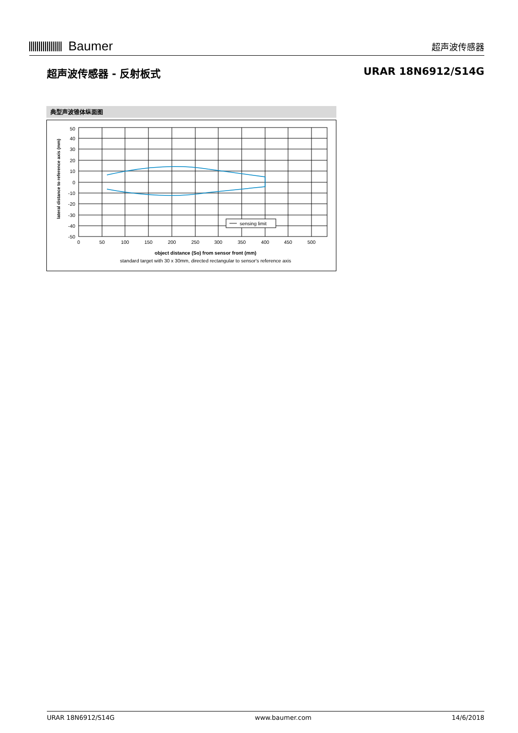Baumer
超声波传感器
超声波传感器 - 反射板式 URAR 18N6912/S14G
典型声波锥体纵面图
sensing limit
50
40
30
20
10
0
-10
-20
-30
-40
-50
0
50
100
150
200
250
300
350
400
450
500
object distance (So) from sensor front (mm)
standard target with 30 x 30mm, directed rectangular to sensor's reference axis
lateral distance to reference axis (mm)
URAR 18N6912/S14G www.baumer.com 14/6/2018